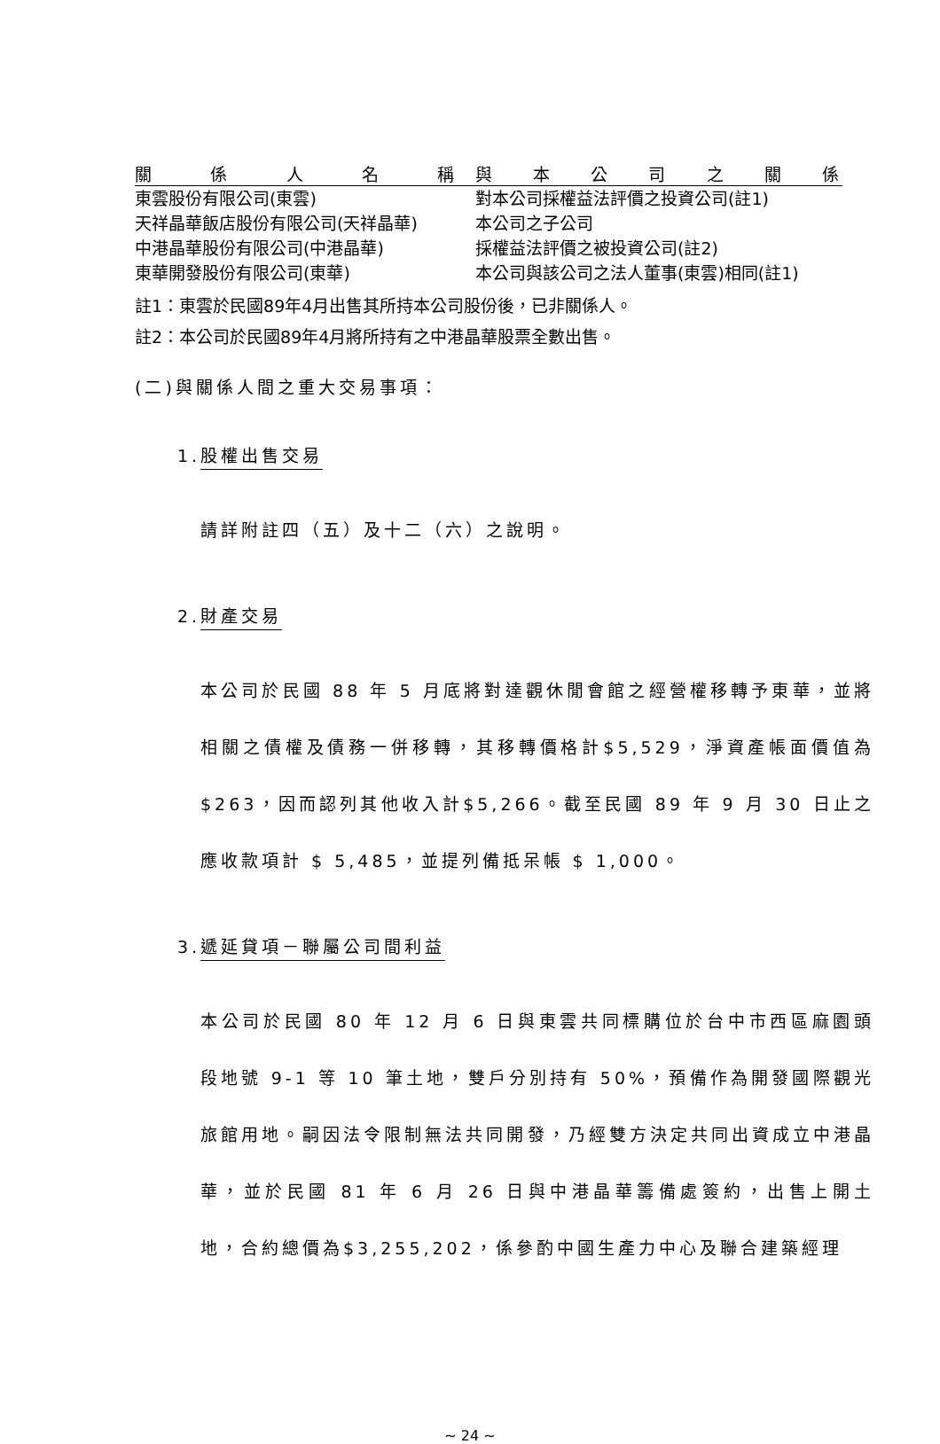| 關係人名稱 | 與本公司之關係 |
| --- | --- |
| 東雲股份有限公司(東雲) | 對本公司採權益法評價之投資公司(註1) |
| 天祥晶華飯店股份有限公司(天祥晶華) | 本公司之子公司 |
| 中港晶華股份有限公司(中港晶華) | 採權益法評價之被投資公司(註2) |
| 東華開發股份有限公司(東華) | 本公司與該公司之法人董事(東雲)相同(註1) |
註1：東雲於民國89年4月出售其所持本公司股份後，已非關係人。
註2：本公司於民國89年4月將所持有之中港晶華股票全數出售。
(二)與關係人間之重大交易事項：
1.股權出售交易
請詳附註四（五）及十二（六）之說明。
2.財產交易
本公司於民國 88 年 5 月底將對達觀休閒會館之經營權移轉予東華，並將相關之債權及債務一併移轉，其移轉價格計$5,529，淨資產帳面價值為$263，因而認列其他收入計$5,266。截至民國 89 年 9 月 30 日止之應收款項計 $ 5,485，並提列備抵呆帳 $ 1,000。
3.遞延貸項－聯屬公司間利益
本公司於民國 80 年 12 月 6 日與東雲共同標購位於台中市西區麻園頭段地號 9-1 等 10 筆土地，雙戶分別持有 50%，預備作為開發國際觀光旅館用地。嗣因法令限制無法共同開發，乃經雙方決定共同出資成立中港晶華，並於民國 81 年 6 月 26 日與中港晶華籌備處簽約，出售上開土地，合約總價為$3,255,202，係參酌中國生產力中心及聯合建築經理
~ 24 ~